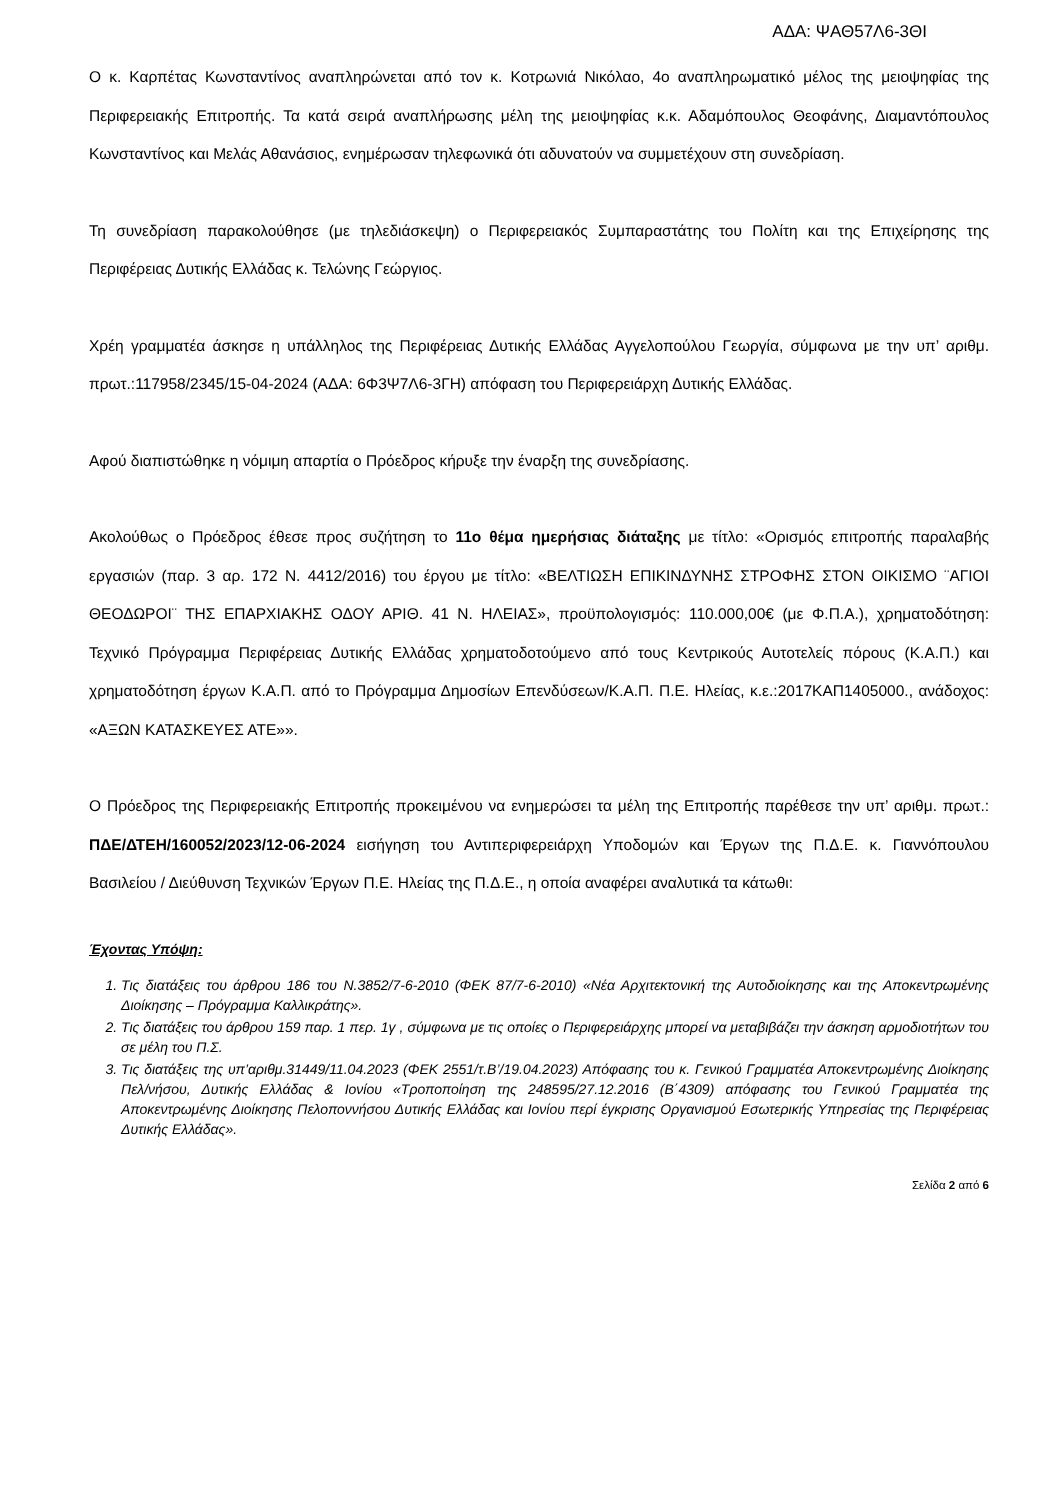ΑΔΑ: ΨΑΘ57Λ6-3ΘΙ
Ο κ. Καρπέτας Κωνσταντίνος αναπληρώνεται από τον κ. Κοτρωνιά Νικόλαο, 4ο αναπληρωματικό μέλος της μειοψηφίας της Περιφερειακής Επιτροπής. Τα κατά σειρά αναπλήρωσης μέλη της μειοψηφίας κ.κ. Αδαμόπουλος Θεοφάνης, Διαμαντόπουλος Κωνσταντίνος και Μελάς Αθανάσιος, ενημέρωσαν τηλεφωνικά ότι αδυνατούν να συμμετέχουν στη συνεδρίαση.
Τη συνεδρίαση παρακολούθησε (με τηλεδιάσκεψη) ο Περιφερειακός Συμπαραστάτης του Πολίτη και της Επιχείρησης της Περιφέρειας Δυτικής Ελλάδας κ. Τελώνης Γεώργιος.
Χρέη γραμματέα άσκησε η υπάλληλος της Περιφέρειας Δυτικής Ελλάδας Αγγελοπούλου Γεωργία, σύμφωνα με την υπ’ αριθμ. πρωτ.:117958/2345/15-04-2024 (ΑΔΑ: 6Φ3Ψ7Λ6-3ΓΗ) απόφαση του Περιφερειάρχη Δυτικής Ελλάδας.
Αφού διαπιστώθηκε η νόμιμη απαρτία ο Πρόεδρος κήρυξε την έναρξη της συνεδρίασης.
Ακολούθως ο Πρόεδρος έθεσε προς συζήτηση το 11ο θέμα ημερήσιας διάταξης με τίτλο: «Ορισμός επιτροπής παραλαβής εργασιών (παρ. 3 αρ. 172 Ν. 4412/2016) του έργου με τίτλο: «ΒΕΛΤΙΩΣΗ ΕΠΙΚΙΝΔΥΝΗΣ ΣΤΡΟΦΗΣ ΣΤΟΝ ΟΙΚΙΣΜΟ ¨ΑΓΙΟΙ ΘΕΟΔΩΡΟΙ¨ ΤΗΣ ΕΠΑΡΧΙΑΚΗΣ ΟΔΟΥ ΑΡΙΘ. 41 Ν. ΗΛΕΙΑΣ», προϋπολογισμός: 110.000,00€ (με Φ.Π.Α.), χρηματοδότηση: Τεχνικό Πρόγραμμα Περιφέρειας Δυτικής Ελλάδας χρηματοδοτούμενο από τους Κεντρικούς Αυτοτελείς πόρους (Κ.Α.Π.) και χρηματοδότηση έργων Κ.Α.Π. από το Πρόγραμμα Δημοσίων Επενδύσεων/Κ.Α.Π. Π.Ε. Ηλείας, κ.ε.:2017ΚΑΠ1405000., ανάδοχος: «ΑΞΩΝ ΚΑΤΑΣΚΕΥΕΣ ΑΤΕ»».
Ο Πρόεδρος της Περιφερειακής Επιτροπής προκειμένου να ενημερώσει τα μέλη της Επιτροπής παρέθεσε την υπ’ αριθμ. πρωτ.: ΠΔΕ/ΔΤΕΗ/160052/2023/12-06-2024 εισήγηση του Αντιπεριφερειάρχη Υποδομών και Έργων της Π.Δ.Ε. κ. Γιαννόπουλου Βασιλείου / Διεύθυνση Τεχνικών Έργων Π.Ε. Ηλείας της Π.Δ.Ε., η οποία αναφέρει αναλυτικά τα κάτωθι:
Έχοντας Υπόψη:
1. Τις διατάξεις του άρθρου 186 του Ν.3852/7-6-2010 (ΦΕΚ 87/7-6-2010) «Νέα Αρχιτεκτονική της Αυτοδιοίκησης και της Αποκεντρωμένης Διοίκησης – Πρόγραμμα Καλλικράτης».
2. Τις διατάξεις του άρθρου 159 παρ. 1 περ. 1γ , σύμφωνα με τις οποίες ο Περιφερειάρχης μπορεί να μεταβιβάζει την άσκηση αρμοδιοτήτων του σε μέλη του Π.Σ.
3. Τις διατάξεις της υπ’αριθμ.31449/11.04.2023 (ΦΕΚ 2551/τ.Β’/19.04.2023) Απόφασης του κ. Γενικού Γραμματέα Αποκεντρωμένης Διοίκησης Πελ/νήσου, Δυτικής Ελλάδας & Ιονίου «Τροποποίηση της 248595/27.12.2016 (Β΄4309) απόφασης του Γενικού Γραμματέα της Αποκεντρωμένης Διοίκησης Πελοποννήσου Δυτικής Ελλάδας και Ιονίου περί έγκρισης Οργανισμού Εσωτερικής Υπηρεσίας της Περιφέρειας Δυτικής Ελλάδας».
Σελίδα 2 από 6